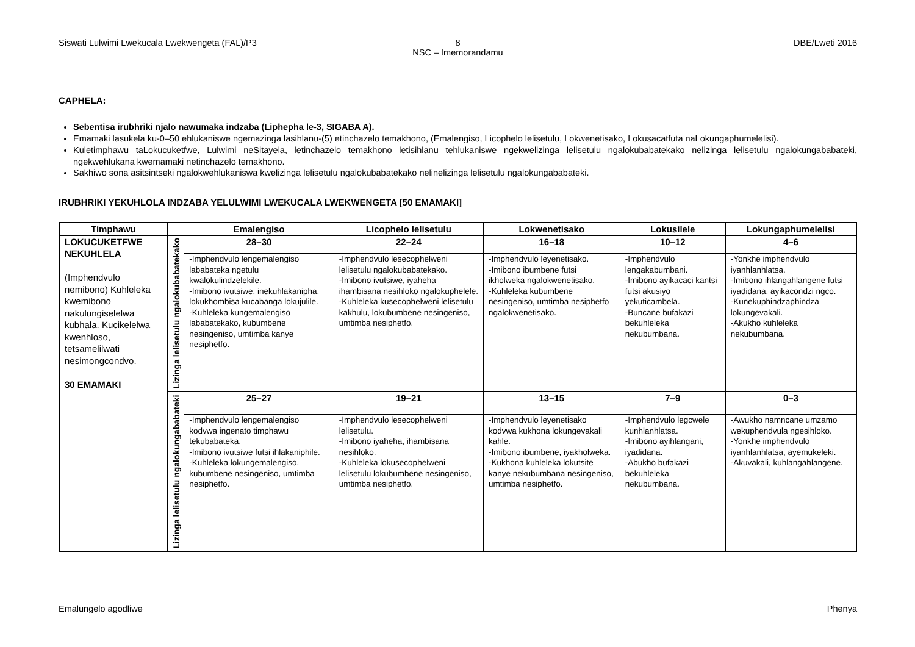Siswati Lulwimi Lwekucala Lwekwengeta (FAL)/P3
8
NSC – Imemorandamu
DBE/Lweti 2016
CAPHELA:
Sebentisa irubhriki njalo nawumaka indzaba (Liphepha le-3, SIGABA A).
Emamaki lasukela ku-0–50 ehlukaniswe ngemazinga lasihlanu-(5) etinchazelo temakhono, (Emalengiso, Licophelo lelisetulu, Lokwenetisako, Lokusacatfuta naLokungaphumelelisi).
Kuletimphawu taLokucuketfwe, Lulwimi neSitayela, letinchazelo temakhono letisihlanu tehlukaniswe ngekwelizinga lelisetulu ngalokubabatekako nelizinga lelisetulu ngalokungababateki, ngekwehlukana kwemamaki netinchazelo temakhono.
Sakhiwo sona asitsintseki ngalokwehlukaniswa kwelizinga lelisetulu ngalokubabatekako nelinelizinga lelisetulu ngalokungababateki.
IRUBHRIKI YEKUHLOLA INDZABA YELULWIMI LWEKUCALA LWEKWENGETA [50 EMAMAKI]
| Timphawu | | Emalengiso | Licophelo lelisetulu | Lokwenetisako | Lokusilele | Lokungaphumelelisi |
| --- | --- | --- | --- | --- | --- | --- |
| LOKUCUKETFWE NEKUHLELA (Imphendvulo nemibono) Kuhleleka kwemibono nakulungiselelwa kubhala. Kucikelelwa kwenhloso, tetsamelilwati nesimongcondvo. 30 EMAMAKI | Lizinga lelisetulu ngalokubabatekako | 28–30 | 22–24 | 16–18 | 10–12 | 4–6 |
| | | -Imphendvulo lengemalengiso lababateka ngetulu kwalokulindzelekile. -Imibono ivutsiwe, inekuhlakanipha, lokukhombisa kucabanga lokujulile. -Kuhleleka kungemalengiso lababatekako, kubumbene nesingeniso, umtimba kanye nesiphetfo. | -Imphendvulo lesecophelweni lelisetulu ngalokubabatekako. -Imibono ivutsiwe, iyaheha ihambisana nesihloko ngalokuphelele. -Kuhleleka kusecophelweni lelisetulu kakhulu, lokubumbene nesingeniso, umtimba nesiphetfo. | -Imphendvulo leyenetisako. -Imibono ibumbene futsi ikholweka ngalokwenetisako. -Kuhleleka kubumbene nesingeniso, umtimba nesiphetfo ngalokwenetisako. | -Imphendvulo lengakabumbani. -Imibono ayikacaci kantsi futsi akusiyo yekuticambela. -Buncane bufakazi bekuhleleka nekubumbana. | -Yonkhe imphendvulo iyanhlanhlatsa. -Imibono ihlangahlangene futsi iyadidana, ayikacondzi ngco. -Kunekuphindzaphindza lokungevakali. -Akukho kuhleleka nekubumbana. |
| | Lizinga lelisetulu ngalokungababateki | 25–27 | 19–21 | 13–15 | 7–9 | 0–3 |
| | | -Imphendvulo lengemalengiso kodvwa ingenato timphawu tekubabateka. -Imibono ivutsiwe futsi ihlakaniphile. -Kuhleleka lokungemalengiso, kubumbene nesingeniso, umtimba nesiphetfo. | -Imphendvulo lesecophelweni lelisetulu. -Imibono iyaheha, ihambisana nesihloko. -Kuhleleka lokusecophelweni lelisetulu lokubumbene nesingeniso, umtimba nesiphetfo. | -Imphendvulo leyenetisako kodvwa kukhona lokungevakali kahle. -Imibono ibumbene, iyakholweka. -Kukhona kuhleleka lokutsite kanye nekubumbana nesingeniso, umtimba nesiphetfo. | -Imphendvulo legcwele kunhlanhlatsa. -Imibono ayihlangani, iyadidana. -Abukho bufakazi bekuhleleka nekubumbana. | -Awukho namncane umzamo wekuphendvula ngesihloko. -Yonkhe imphendvulo iyanhlanhlatsa, ayemukeleki. -Akuvakali, kuhlangahlangene. |
Emalungelo agodliwe Phenya